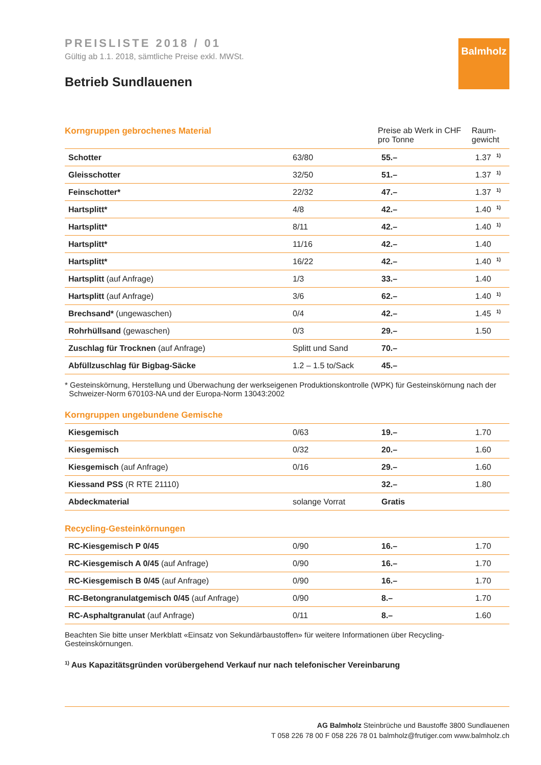Balmholz
PREISLISTE 2018 / 01
Gültig ab 1.1. 2018, sämtliche Preise exkl. MWSt.
Betrieb Sundlauenen
| Korngruppen gebrochenes Material | | Preise ab Werk in CHF pro Tonne | Raum- gewicht |
| --- | --- | --- | --- |
| Schotter | 63/80 | 55.– | 1.37<sup>1)</sup> |
| Gleisschotter | 32/50 | 51.– | 1.37<sup>1)</sup> |
| Feinschotter* | 22/32 | 47.– | 1.37<sup>1)</sup> |
| Hartsplitt* | 4/8 | 42.– | 1.40<sup>1)</sup> |
| Hartsplitt* | 8/11 | 42.– | 1.40<sup>1)</sup> |
| Hartsplitt* | 11/16 | 42.– | 1.40 |
| Hartsplitt* | 16/22 | 42.– | 1.40<sup>1)</sup> |
| Hartsplitt (auf Anfrage) | 1/3 | 33.– | 1.40 |
| Hartsplitt (auf Anfrage) | 3/6 | 62.– | 1.40<sup>1)</sup> |
| Brechsand* (ungewaschen) | 0/4 | 42.– | 1.45<sup>1)</sup> |
| Rohrhüllsand (gewaschen) | 0/3 | 29.– | 1.50 |
| Zuschlag für Trocknen (auf Anfrage) | Splitt und Sand | 70.– | |
| Abfüllzuschlag für Bigbag-Säcke | 1.2 – 1.5 to/Sack | 45.– | |
* Gesteinskörnung, Herstellung und Überwachung der werkseigenen Produktionskontrolle (WPK) für Gesteinskörnung nach der
Schweizer-Norm 670103-NA und der Europa-Norm 13043:2002
Korngruppen ungebundene Gemische
| Kiesgemisch | 0/63 | 19.– | 1.70 |
| Kiesgemisch | 0/32 | 20.– | 1.60 |
| Kiesgemisch (auf Anfrage) | 0/16 | 29.– | 1.60 |
| Kiessand PSS (R RTE 21110) | | 32.– | 1.80 |
| Abdeckmaterial | solange Vorrat | Gratis | |
Recycling-Gesteinkörnungen
| RC-Kiesgemisch P 0/45 | 0/90 | 16.– | 1.70 |
| RC-Kiesgemisch A 0/45 (auf Anfrage) | 0/90 | 16.– | 1.70 |
| RC-Kiesgemisch B 0/45 (auf Anfrage) | 0/90 | 16.– | 1.70 |
| RC-Betongranulatgemisch 0/45 (auf Anfrage) | 0/90 | 8.– | 1.70 |
| RC-Asphaltgranulat (auf Anfrage) | 0/11 | 8.– | 1.60 |
Beachten Sie bitte unser Merkblatt «Einsatz von Sekundärbaustoffen» für weitere Informationen über Recycling-Gesteinskörnungen.
<sup>1)</sup> Aus Kapazitätsgründen vorübergehend Verkauf nur nach telefonischer Vereinbarung
AG Balmholz Steinbrüche und Baustoffe 3800 Sundlauenen
T 058 226 78 00 F 058 226 78 01 balmholz@frutiger.com www.balmholz.ch